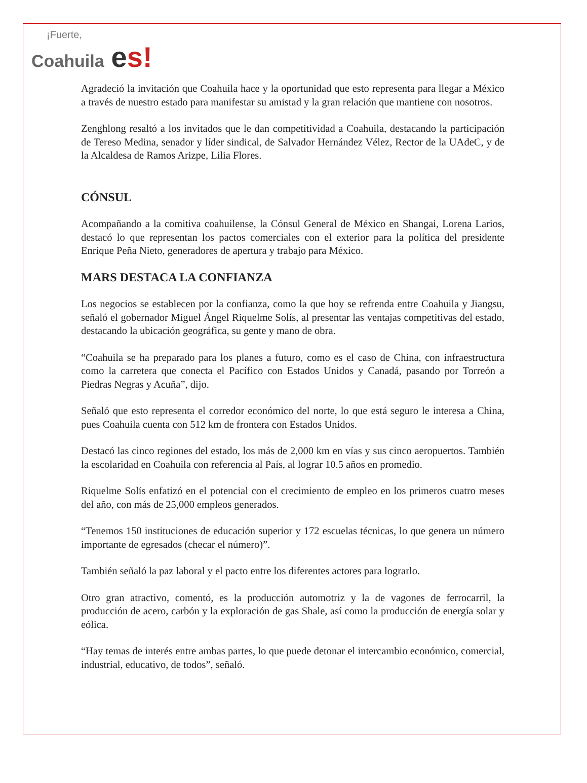¡Fuerte,
Coahuila es!
Agradeció la invitación que Coahuila hace y la oportunidad que esto representa para llegar a México a través de nuestro estado para manifestar su amistad y la gran relación que mantiene con nosotros.
Zenghlong resaltó a los invitados que le dan competitividad a Coahuila, destacando la participación de Tereso Medina, senador y líder sindical, de Salvador Hernández Vélez, Rector de la UAdeC, y de la Alcaldesa de Ramos Arizpe, Lilia Flores.
CÓNSUL
Acompañando a la comitiva coahuilense, la Cónsul General de México en Shangai, Lorena Larios, destacó lo que representan los pactos comerciales con el exterior para la política del presidente Enrique Peña Nieto, generadores de apertura y trabajo para México.
MARS DESTACA LA CONFIANZA
Los negocios se establecen por la confianza, como la que hoy se refrenda entre Coahuila y Jiangsu, señaló el gobernador Miguel Ángel Riquelme Solís, al presentar las ventajas competitivas del estado, destacando la ubicación geográfica, su gente y mano de obra.
“Coahuila se ha preparado para los planes a futuro, como es el caso de China, con infraestructura como la carretera que conecta el Pacífico con Estados Unidos y Canadá, pasando por Torreón a Piedras Negras y Acuña”, dijo.
Señaló que esto representa el corredor económico del norte, lo que está seguro le interesa a China, pues Coahuila cuenta con 512 km de frontera con Estados Unidos.
Destacó las cinco regiones del estado, los más de 2,000 km en vías y sus cinco aeropuertos. También la escolaridad en Coahuila con referencia al País, al lograr 10.5 años en promedio.
Riquelme Solís enfatizó en el potencial con el crecimiento de empleo en los primeros cuatro meses del año, con más de 25,000 empleos generados.
“Tenemos 150 instituciones de educación superior y 172 escuelas técnicas, lo que genera un número importante de egresados (checar el número)”.
También señaló la paz laboral y el pacto entre los diferentes actores para lograrlo.
Otro gran atractivo, comentó, es la producción automotriz y la de vagones de ferrocarril, la producción de acero, carbón y la exploración de gas Shale, así como la producción de energía solar y eólica.
“Hay temas de interés entre ambas partes, lo que puede detonar el intercambio económico, comercial, industrial, educativo, de todos”, señaló.